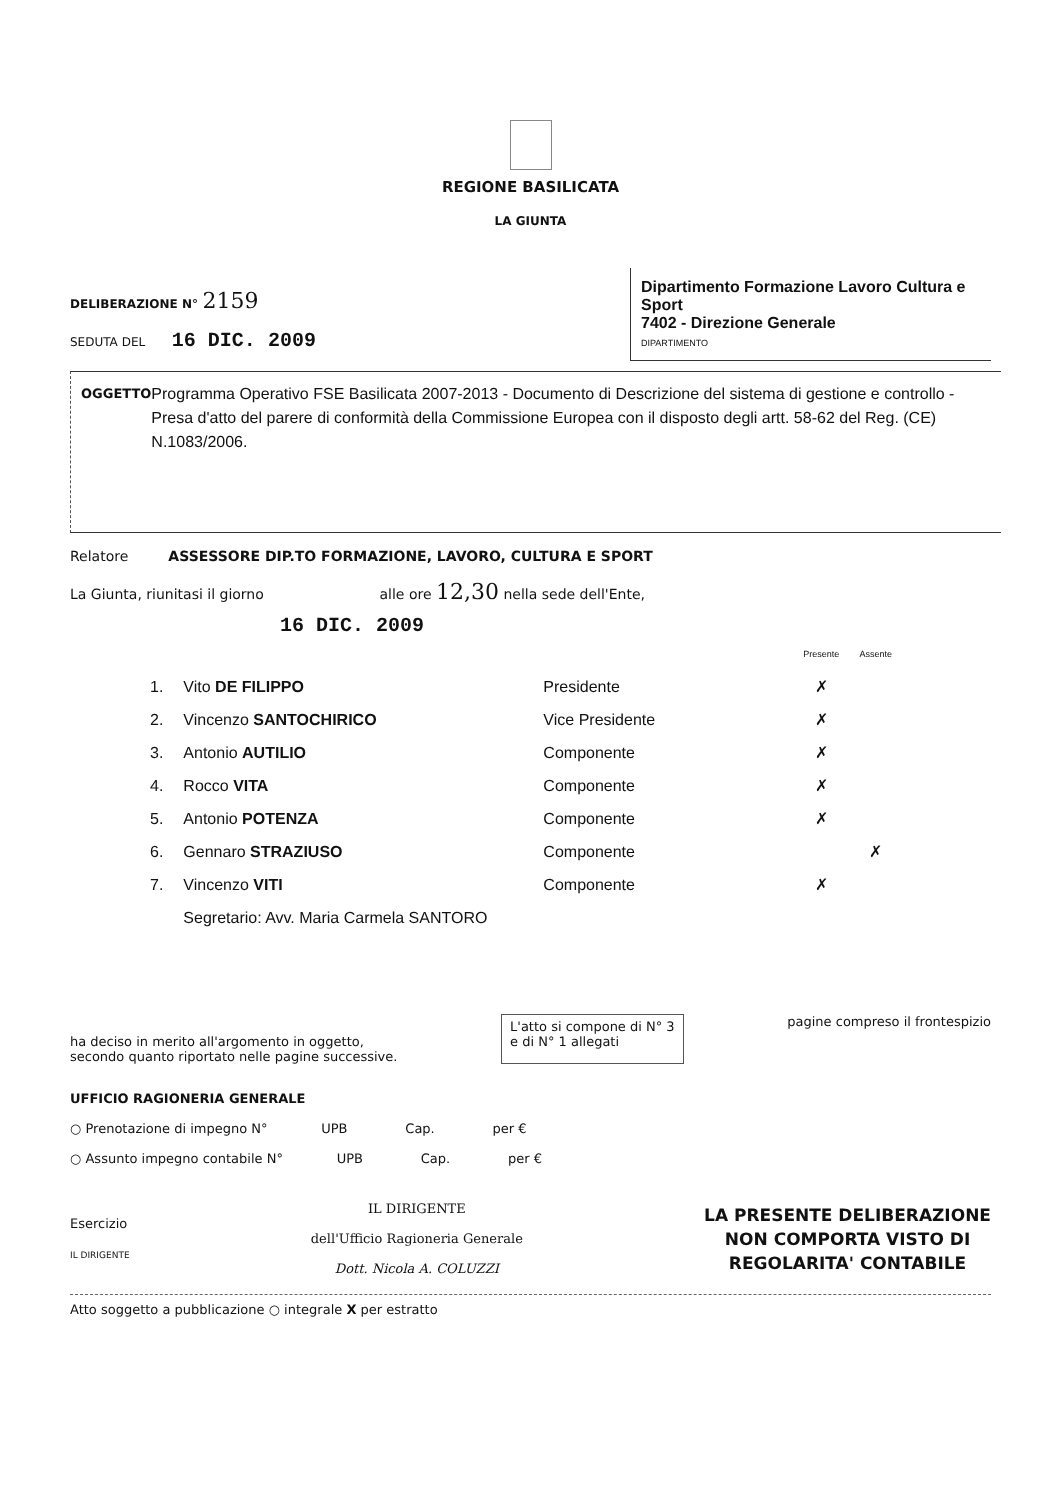REGIONE BASILICATA
LA GIUNTA
DELIBERAZIONE N° 2159
SEDUTA DEL 16 DIC. 2009
Dipartimento Formazione Lavoro Cultura e Sport
7402 - Direzione Generale
DIPARTIMENTO
OGGETTO
Programma Operativo FSE Basilicata 2007-2013 - Documento di Descrizione del sistema di gestione e controllo - Presa d'atto del parere di conformità della Commissione Europea con il disposto degli artt. 58-62 del Reg. (CE) N.1083/2006.
Relatore ASSESSORE DIP.TO FORMAZIONE, LAVORO, CULTURA E SPORT
La Giunta, riunitasi il giorno alle ore 12,30 nella sede dell'Ente,
16 DIC. 2009
| | | | Presente | Assente |
| --- | --- | --- | --- | --- |
| 1. | Vito DE FILIPPO | Presidente | ✗ | |
| 2. | Vincenzo SANTOCHIRICO | Vice Presidente | ✗ | |
| 3. | Antonio AUTILIO | Componente | ✗ | |
| 4. | Rocco VITA | Componente | ✗ | |
| 5. | Antonio POTENZA | Componente | ✗ | |
| 6. | Gennaro STRAZIUSO | Componente | | ✗ |
| 7. | Vincenzo VITI | Componente | ✗ | |
| | Segretario: Avv. Maria Carmela SANTORO | | | |
ha deciso in merito all'argomento in oggetto,
secondo quanto riportato nelle pagine successive.
L'atto si compone di N° 3
e di N° 1 allegati
pagine compreso il frontespizio
UFFICIO RAGIONERIA GENERALE
○ Prenotazione di impegno N° UPB Cap. per €
○ Assunto impegno contabile N° UPB Cap. per €
Esercizio
IL DIRIGENTE
IL DIRIGENTE
dell'Ufficio Ragioneria Generale
Dott. Nicola A. COLUZZI
LA PRESENTE DELIBERAZIONE
NON COMPORTA VISTO DI
REGOLARITA' CONTABILE
Atto soggetto a pubblicazione ○ integrale X per estratto